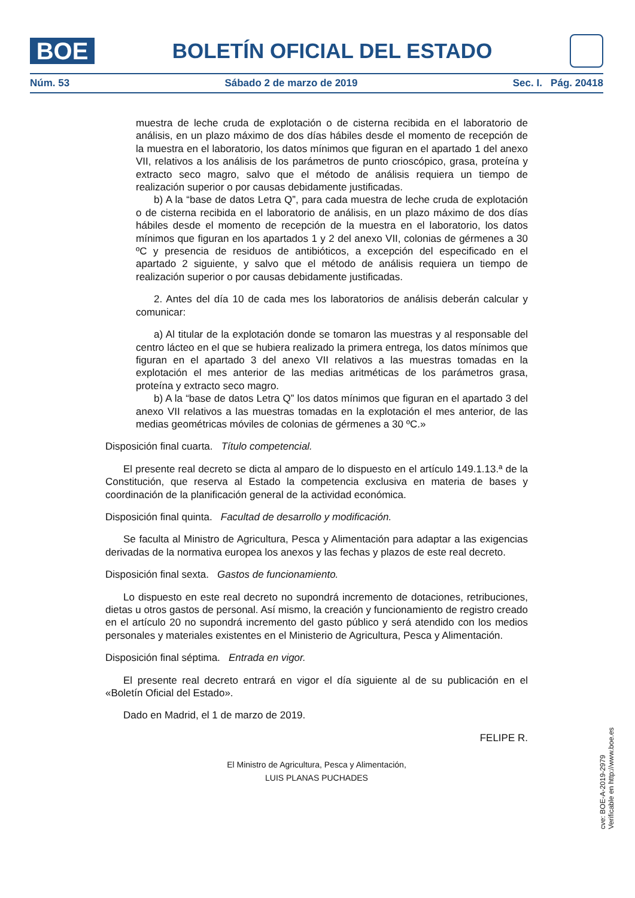BOE
BOLETÍN OFICIAL DEL ESTADO
Núm. 53 Sábado 2 de marzo de 2019 Sec. I. Pág. 20418
muestra de leche cruda de explotación o de cisterna recibida en el laboratorio de análisis, en un plazo máximo de dos días hábiles desde el momento de recepción de la muestra en el laboratorio, los datos mínimos que figuran en el apartado 1 del anexo VII, relativos a los análisis de los parámetros de punto crioscópico, grasa, proteína y extracto seco magro, salvo que el método de análisis requiera un tiempo de realización superior o por causas debidamente justificadas.
b) A la “base de datos Letra Q”, para cada muestra de leche cruda de explotación o de cisterna recibida en el laboratorio de análisis, en un plazo máximo de dos días hábiles desde el momento de recepción de la muestra en el laboratorio, los datos mínimos que figuran en los apartados 1 y 2 del anexo VII, colonias de gérmenes a 30 ºC y presencia de residuos de antibióticos, a excepción del especificado en el apartado 2 siguiente, y salvo que el método de análisis requiera un tiempo de realización superior o por causas debidamente justificadas.
2. Antes del día 10 de cada mes los laboratorios de análisis deberán calcular y comunicar:
a) Al titular de la explotación donde se tomaron las muestras y al responsable del centro lácteo en el que se hubiera realizado la primera entrega, los datos mínimos que figuran en el apartado 3 del anexo VII relativos a las muestras tomadas en la explotación el mes anterior de las medias aritméticas de los parámetros grasa, proteína y extracto seco magro.
b) A la “base de datos Letra Q” los datos mínimos que figuran en el apartado 3 del anexo VII relativos a las muestras tomadas en la explotación el mes anterior, de las medias geométricas móviles de colonias de gérmenes a 30 ºC.»
Disposición final cuarta. Título competencial.
El presente real decreto se dicta al amparo de lo dispuesto en el artículo 149.1.13.ª de la Constitución, que reserva al Estado la competencia exclusiva en materia de bases y coordinación de la planificación general de la actividad económica.
Disposición final quinta. Facultad de desarrollo y modificación.
Se faculta al Ministro de Agricultura, Pesca y Alimentación para adaptar a las exigencias derivadas de la normativa europea los anexos y las fechas y plazos de este real decreto.
Disposición final sexta. Gastos de funcionamiento.
Lo dispuesto en este real decreto no supondrá incremento de dotaciones, retribuciones, dietas u otros gastos de personal. Así mismo, la creación y funcionamiento de registro creado en el artículo 20 no supondrá incremento del gasto público y será atendido con los medios personales y materiales existentes en el Ministerio de Agricultura, Pesca y Alimentación.
Disposición final séptima. Entrada en vigor.
El presente real decreto entrará en vigor el día siguiente al de su publicación en el «Boletín Oficial del Estado».
Dado en Madrid, el 1 de marzo de 2019.
FELIPE R.
El Ministro de Agricultura, Pesca y Alimentación,
LUIS PLANAS PUCHADES
cve: BOE-A-2019-2979
Verificable en http://www.boe.es